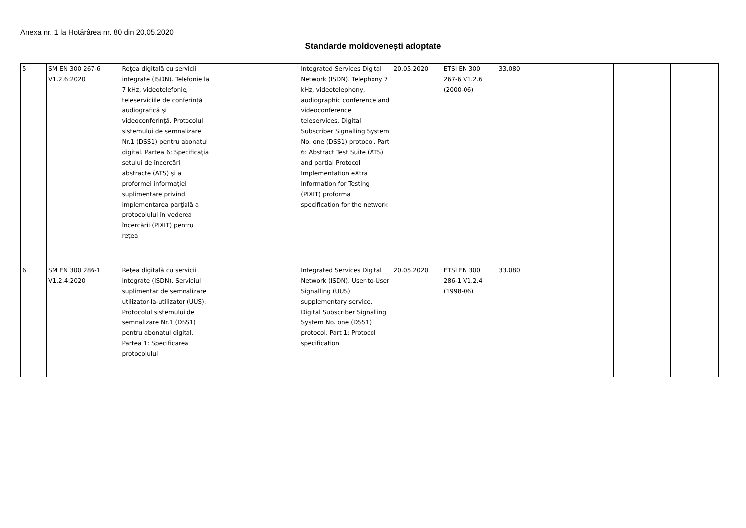Anexa nr. 1 la Hotărârea nr. 80 din 20.05.2020
Standarde moldovenești adoptate
| 5 | SM EN 300 267-6 V1.2.6:2020 | Reţea digitală cu servicii integrate (ISDN). Telefonie la 7 kHz, videotelefonie, teleserviciile de conferinţă audiografică şi videoconferinţă. Protocolul sistemului de semnalizare Nr.1 (DSS1) pentru abonatul digital. Partea 6: Specificaţia setului de încercări abstracte (ATS) şi a proformei informaţiei suplimentare privind implementarea parţială a protocolului în vederea încercării (PIXIT) pentru reţea | | Integrated Services Digital Network (ISDN). Telephony 7 kHz, videotelephony, audiographic conference and videoconference teleservices. Digital Subscriber Signalling System No. one (DSS1) protocol. Part 6: Abstract Test Suite (ATS) and partial Protocol Implementation eXtra Information for Testing (PIXIT) proforma specification for the network | 20.05.2020 | ETSI EN 300 267-6 V1.2.6 (2000-06) | 33.080 | | | | |
| 6 | SM EN 300 286-1 V1.2.4:2020 | Reţea digitală cu servicii integrate (ISDN). Serviciul suplimentar de semnalizare utilizator-la-utilizator (UUS). Protocolul sistemului de semnalizare Nr.1 (DSS1) pentru abonatul digital. Partea 1: Specificarea protocolului | | Integrated Services Digital Network (ISDN). User-to-User Signalling (UUS) supplementary service. Digital Subscriber Signalling System No. one (DSS1) protocol. Part 1: Protocol specification | 20.05.2020 | ETSI EN 300 286-1 V1.2.4 (1998-06) | 33.080 | | | | |